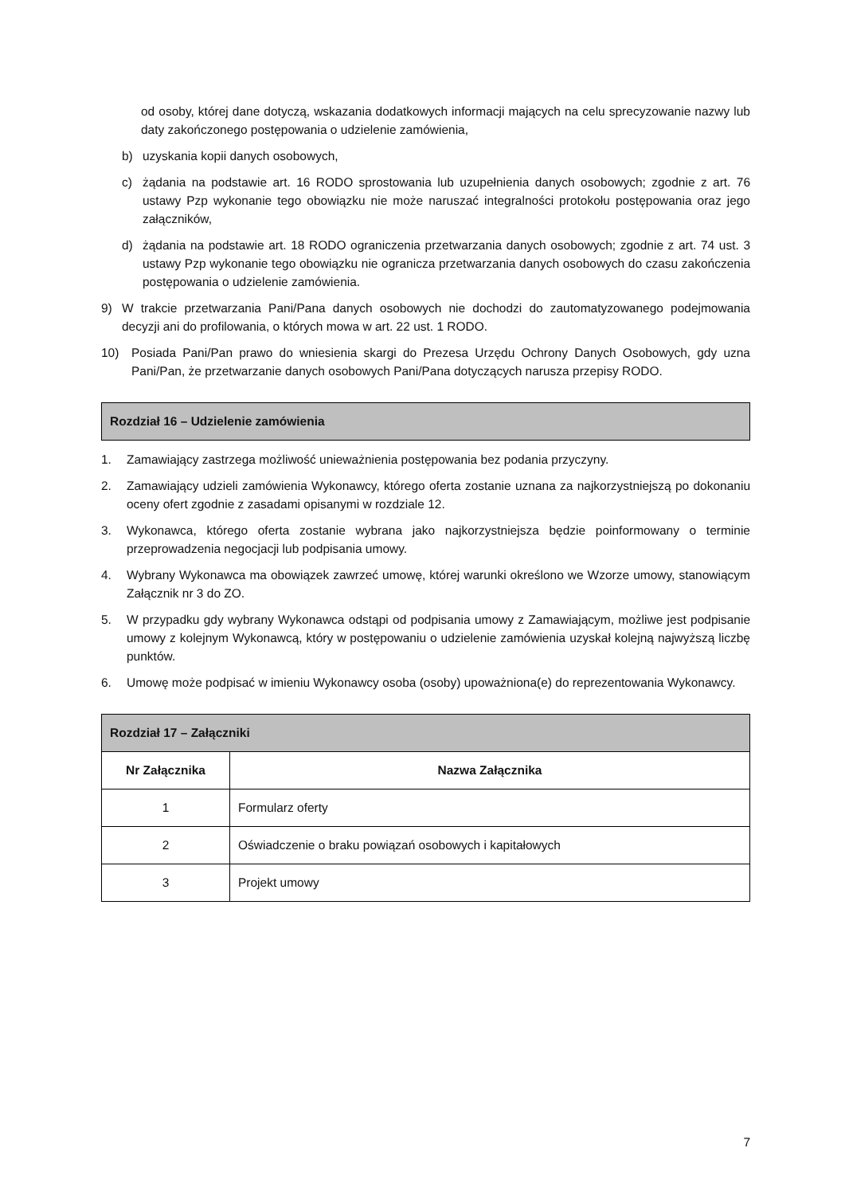od osoby, której dane dotyczą, wskazania dodatkowych informacji mających na celu sprecyzowanie nazwy lub daty zakończonego postępowania o udzielenie zamówienia,
b) uzyskania kopii danych osobowych,
c) żądania na podstawie art. 16 RODO sprostowania lub uzupełnienia danych osobowych; zgodnie z art. 76 ustawy Pzp wykonanie tego obowiązku nie może naruszać integralności protokołu postępowania oraz jego załączników,
d) żądania na podstawie art. 18 RODO ograniczenia przetwarzania danych osobowych; zgodnie z art. 74 ust. 3 ustawy Pzp wykonanie tego obowiązku nie ogranicza przetwarzania danych osobowych do czasu zakończenia postępowania o udzielenie zamówienia.
9) W trakcie przetwarzania Pani/Pana danych osobowych nie dochodzi do zautomatyzowanego podejmowania decyzji ani do profilowania, o których mowa w art. 22 ust. 1 RODO.
10) Posiada Pani/Pan prawo do wniesienia skargi do Prezesa Urzędu Ochrony Danych Osobowych, gdy uzna Pani/Pan, że przetwarzanie danych osobowych Pani/Pana dotyczących narusza przepisy RODO.
Rozdział 16 – Udzielenie zamówienia
1. Zamawiający zastrzega możliwość unieważnienia postępowania bez podania przyczyny.
2. Zamawiający udzieli zamówienia Wykonawcy, którego oferta zostanie uznana za najkorzystniejszą po dokonaniu oceny ofert zgodnie z zasadami opisanymi w rozdziale 12.
3. Wykonawca, którego oferta zostanie wybrana jako najkorzystniejsza będzie poinformowany o terminie przeprowadzenia negocjacji lub podpisania umowy.
4. Wybrany Wykonawca ma obowiązek zawrzeć umowę, której warunki określono we Wzorze umowy, stanowiącym Załącznik nr 3 do ZO.
5. W przypadku gdy wybrany Wykonawca odstąpi od podpisania umowy z Zamawiającym, możliwe jest podpisanie umowy z kolejnym Wykonawcą, który w postępowaniu o udzielenie zamówienia uzyskał kolejną najwyższą liczbę punktów.
6. Umowę może podpisać w imieniu Wykonawcy osoba (osoby) upoważniona(e) do reprezentowania Wykonawcy.
| Rozdział 17 – Załączniki | |
| --- | --- |
| Nr Załącznika | Nazwa Załącznika |
| 1 | Formularz oferty |
| 2 | Oświadczenie o braku powiązań osobowych i kapitałowych |
| 3 | Projekt umowy |
7